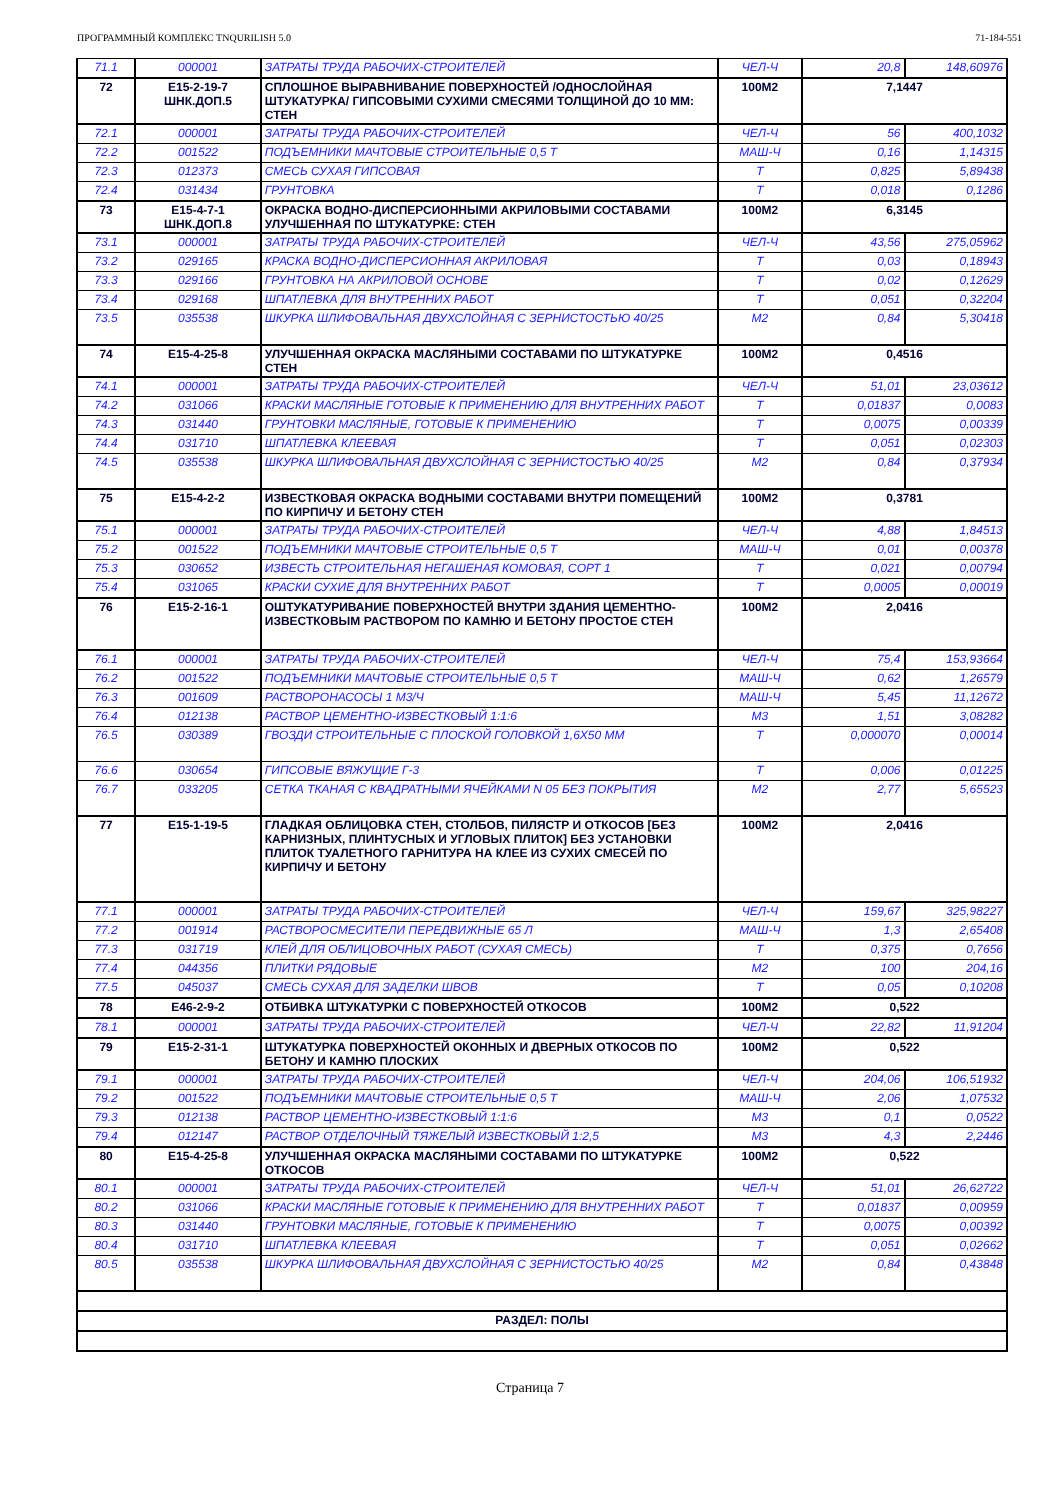ПРОГРАММНЫЙ КОМПЛЕКС TNQURILISH 5.0 71-184-551
| 71.1 | 000001 | ЗАТРАТЫ ТРУДА РАБОЧИХ-СТРОИТЕЛЕЙ | ЧЕЛ-Ч | 20,8 | 148,60976 |
| 72 | E15-2-19-7 ШНК.ДОП.5 | СПЛОШНОЕ ВЫРАВНИВАНИЕ ПОВЕРХНОСТЕЙ /ОДНОСЛОЙНАЯ ШТУКАТУРКА/ ГИПСОВЫМИ СУХИМИ СМЕСЯМИ ТОЛЩИНОЙ ДО 10 ММ: СТЕН | 100М2 | 7,1447 | |
| 72.1 | 000001 | ЗАТРАТЫ ТРУДА РАБОЧИХ-СТРОИТЕЛЕЙ | ЧЕЛ-Ч | 56 | 400,1032 |
| 72.2 | 001522 | ПОДЪЕМНИКИ МАЧТОВЫЕ СТРОИТЕЛЬНЫЕ 0,5 Т | МАШ-Ч | 0,16 | 1,14315 |
| 72.3 | 012373 | СМЕСЬ СУХАЯ ГИПСОВАЯ | Т | 0,825 | 5,89438 |
| 72.4 | 031434 | ГРУНТОВКА | Т | 0,018 | 0,1286 |
| 73 | E15-4-7-1 ШНК.ДОП.8 | ОКРАСКА ВОДНО-ДИСПЕРСИОННЫМИ АКРИЛОВЫМИ СОСТАВАМИ УЛУЧШЕННАЯ ПО ШТУКАТУРКЕ: СТЕН | 100М2 | 6,3145 | |
| 73.1 | 000001 | ЗАТРАТЫ ТРУДА РАБОЧИХ-СТРОИТЕЛЕЙ | ЧЕЛ-Ч | 43,56 | 275,05962 |
| 73.2 | 029165 | КРАСКА ВОДНО-ДИСПЕРСИОННАЯ АКРИЛОВАЯ | Т | 0,03 | 0,18943 |
| 73.3 | 029166 | ГРУНТОВКА НА АКРИЛОВОЙ ОСНОВЕ | Т | 0,02 | 0,12629 |
| 73.4 | 029168 | ШПАТЛЕВКА ДЛЯ ВНУТРЕННИХ РАБОТ | Т | 0,051 | 0,32204 |
| 73.5 | 035538 | ШКУРКА ШЛИФОВАЛЬНАЯ ДВУХСЛОЙНАЯ С ЗЕРНИСТОСТЬЮ 40/25 | М2 | 0,84 | 5,30418 |
| 74 | E15-4-25-8 | УЛУЧШЕННАЯ ОКРАСКА МАСЛЯНЫМИ СОСТАВАМИ ПО ШТУКАТУРКЕ СТЕН | 100М2 | 0,4516 | |
| 74.1 | 000001 | ЗАТРАТЫ ТРУДА РАБОЧИХ-СТРОИТЕЛЕЙ | ЧЕЛ-Ч | 51,01 | 23,03612 |
| 74.2 | 031066 | КРАСКИ МАСЛЯНЫЕ ГОТОВЫЕ К ПРИМЕНЕНИЮ ДЛЯ ВНУТРЕННИХ РАБОТ | Т | 0,01837 | 0,0083 |
| 74.3 | 031440 | ГРУНТОВКИ МАСЛЯНЫЕ, ГОТОВЫЕ К ПРИМЕНЕНИЮ | Т | 0,0075 | 0,00339 |
| 74.4 | 031710 | ШПАТЛЕВКА КЛЕЕВАЯ | Т | 0,051 | 0,02303 |
| 74.5 | 035538 | ШКУРКА ШЛИФОВАЛЬНАЯ ДВУХСЛОЙНАЯ С ЗЕРНИСТОСТЬЮ 40/25 | М2 | 0,84 | 0,37934 |
| 75 | E15-4-2-2 | ИЗВЕСТКОВАЯ ОКРАСКА ВОДНЫМИ СОСТАВАМИ ВНУТРИ ПОМЕЩЕНИЙ ПО КИРПИЧУ И БЕТОНУ СТЕН | 100М2 | 0,3781 | |
| 75.1 | 000001 | ЗАТРАТЫ ТРУДА РАБОЧИХ-СТРОИТЕЛЕЙ | ЧЕЛ-Ч | 4,88 | 1,84513 |
| 75.2 | 001522 | ПОДЪЕМНИКИ МАЧТОВЫЕ СТРОИТЕЛЬНЫЕ 0,5 Т | МАШ-Ч | 0,01 | 0,00378 |
| 75.3 | 030652 | ИЗВЕСТЬ СТРОИТЕЛЬНАЯ НЕГАШЕНАЯ КОМОВАЯ, СОРТ 1 | Т | 0,021 | 0,00794 |
| 75.4 | 031065 | КРАСКИ СУХИЕ ДЛЯ ВНУТРЕННИХ РАБОТ | Т | 0,0005 | 0,00019 |
| 76 | E15-2-16-1 | ОШТУКАТУРИВАНИЕ ПОВЕРХНОСТЕЙ ВНУТРИ ЗДАНИЯ ЦЕМЕНТНО-ИЗВЕСТКОВЫМ РАСТВОРОМ ПО КАМНЮ И БЕТОНУ ПРОСТОЕ СТЕН | 100М2 | 2,0416 | |
| 76.1 | 000001 | ЗАТРАТЫ ТРУДА РАБОЧИХ-СТРОИТЕЛЕЙ | ЧЕЛ-Ч | 75,4 | 153,93664 |
| 76.2 | 001522 | ПОДЪЕМНИКИ МАЧТОВЫЕ СТРОИТЕЛЬНЫЕ 0,5 Т | МАШ-Ч | 0,62 | 1,26579 |
| 76.3 | 001609 | РАСТВОРОНАСОСЫ 1 М3/Ч | МАШ-Ч | 5,45 | 11,12672 |
| 76.4 | 012138 | РАСТВОР ЦЕМЕНТНО-ИЗВЕСТКОВЫЙ 1:1:6 | М3 | 1,51 | 3,08282 |
| 76.5 | 030389 | ГВОЗДИ СТРОИТЕЛЬНЫЕ С ПЛОСКОЙ ГОЛОВКОЙ 1,6Х50 ММ | Т | 0,000070 | 0,00014 |
| 76.6 | 030654 | ГИПСОВЫЕ ВЯЖУЩИЕ Г-3 | Т | 0,006 | 0,01225 |
| 76.7 | 033205 | СЕТКА ТКАНАЯ С КВАДРАТНЫМИ ЯЧЕЙКАМИ N 05 БЕЗ ПОКРЫТИЯ | М2 | 2,77 | 5,65523 |
| 77 | E15-1-19-5 | ГЛАДКАЯ ОБЛИЦОВКА СТЕН, СТОЛБОВ, ПИЛЯСТР И ОТКОСОВ [БЕЗ КАРНИЗНЫХ, ПЛИНТУСНЫХ И УГЛОВЫХ ПЛИТОК] БЕЗ УСТАНОВКИ ПЛИТОК ТУАЛЕТНОГО ГАРНИТУРА НА КЛЕЕ ИЗ СУХИХ СМЕСЕЙ ПО КИРПИЧУ И БЕТОНУ | 100М2 | 2,0416 | |
| 77.1 | 000001 | ЗАТРАТЫ ТРУДА РАБОЧИХ-СТРОИТЕЛЕЙ | ЧЕЛ-Ч | 159,67 | 325,98227 |
| 77.2 | 001914 | РАСТВОРОСМЕСИТЕЛИ ПЕРЕДВИЖНЫЕ 65 Л | МАШ-Ч | 1,3 | 2,65408 |
| 77.3 | 031719 | КЛЕЙ ДЛЯ ОБЛИЦОВОЧНЫХ РАБОТ (СУХАЯ СМЕСЬ) | Т | 0,375 | 0,7656 |
| 77.4 | 044356 | ПЛИТКИ РЯДОВЫЕ | М2 | 100 | 204,16 |
| 77.5 | 045037 | СМЕСЬ СУХАЯ ДЛЯ ЗАДЕЛКИ ШВОВ | Т | 0,05 | 0,10208 |
| 78 | E46-2-9-2 | ОТБИВКА ШТУКАТУРКИ С ПОВЕРХНОСТЕЙ ОТКОСОВ | 100М2 | 0,522 | |
| 78.1 | 000001 | ЗАТРАТЫ ТРУДА РАБОЧИХ-СТРОИТЕЛЕЙ | ЧЕЛ-Ч | 22,82 | 11,91204 |
| 79 | E15-2-31-1 | ШТУКАТУРКА ПОВЕРХНОСТЕЙ ОКОННЫХ И ДВЕРНЫХ ОТКОСОВ ПО БЕТОНУ И КАМНЮ ПЛОСКИХ | 100М2 | 0,522 | |
| 79.1 | 000001 | ЗАТРАТЫ ТРУДА РАБОЧИХ-СТРОИТЕЛЕЙ | ЧЕЛ-Ч | 204,06 | 106,51932 |
| 79.2 | 001522 | ПОДЪЕМНИКИ МАЧТОВЫЕ СТРОИТЕЛЬНЫЕ 0,5 Т | МАШ-Ч | 2,06 | 1,07532 |
| 79.3 | 012138 | РАСТВОР ЦЕМЕНТНО-ИЗВЕСТКОВЫЙ 1:1:6 | М3 | 0,1 | 0,0522 |
| 79.4 | 012147 | РАСТВОР ОТДЕЛОЧНЫЙ ТЯЖЕЛЫЙ ИЗВЕСТКОВЫЙ 1:2,5 | М3 | 4,3 | 2,2446 |
| 80 | E15-4-25-8 | УЛУЧШЕННАЯ ОКРАСКА МАСЛЯНЫМИ СОСТАВАМИ ПО ШТУКАТУРКЕ ОТКОСОВ | 100М2 | 0,522 | |
| 80.1 | 000001 | ЗАТРАТЫ ТРУДА РАБОЧИХ-СТРОИТЕЛЕЙ | ЧЕЛ-Ч | 51,01 | 26,62722 |
| 80.2 | 031066 | КРАСКИ МАСЛЯНЫЕ ГОТОВЫЕ К ПРИМЕНЕНИЮ ДЛЯ ВНУТРЕННИХ РАБОТ | Т | 0,01837 | 0,00959 |
| 80.3 | 031440 | ГРУНТОВКИ МАСЛЯНЫЕ, ГОТОВЫЕ К ПРИМЕНЕНИЮ | Т | 0,0075 | 0,00392 |
| 80.4 | 031710 | ШПАТЛЕВКА КЛЕЕВАЯ | Т | 0,051 | 0,02662 |
| 80.5 | 035538 | ШКУРКА ШЛИФОВАЛЬНАЯ ДВУХСЛОЙНАЯ С ЗЕРНИСТОСТЬЮ 40/25 | М2 | 0,84 | 0,43848 |
| РАЗДЕЛ: ПОЛЫ | | | | | |
Страница 7